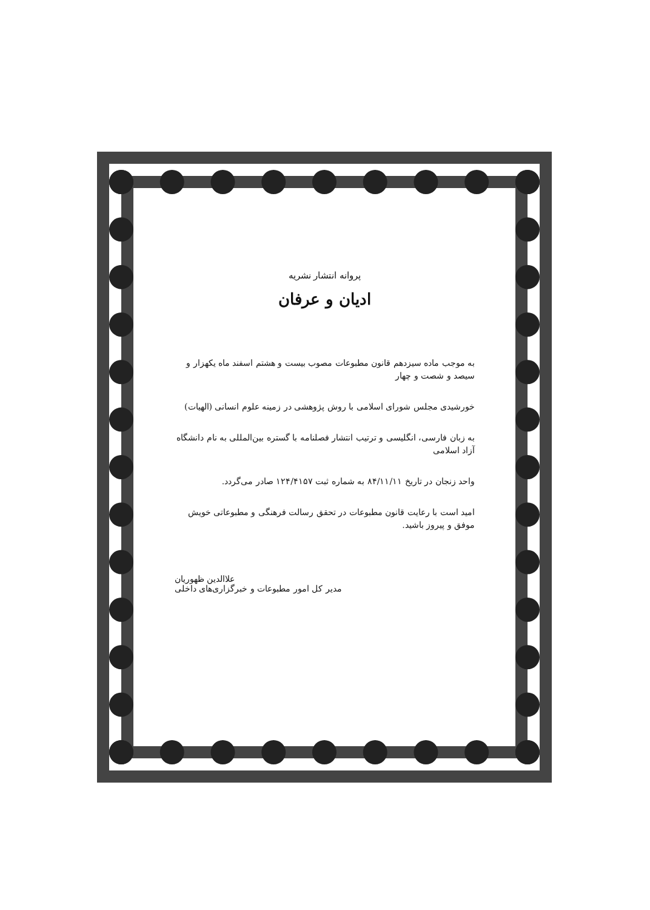پروانه انتشار نشریه
ادیان و عرفان
به موجب ماده سیزدهم قانون مطبوعات مصوب بیست و هشتم اسفند ماه یکهزار و سیصد و شصت و چهار
خورشیدی مجلس شورای اسلامی با روش پژوهشی در زمینه علوم انسانی (الهیات)
به زبان فارسی، انگلیسی و ترتیب انتشار فصلنامه با گستره بین‌المللی به نام دانشگاه آزاد اسلامی
واحد زنجان در تاریخ ۸۴/۱۱/۱۱ به شماره ثبت ۱۲۴/۴۱۵۷ صادر می‌گردد.
امید است با رعایت قانون مطبوعات در تحقق رسالت فرهنگی و مطبوعاتی خویش موفق و پیروز باشید.
علاالدین ظهوریان
مدیر کل امور مطبوعات و خبرگزاری‌های داخلی